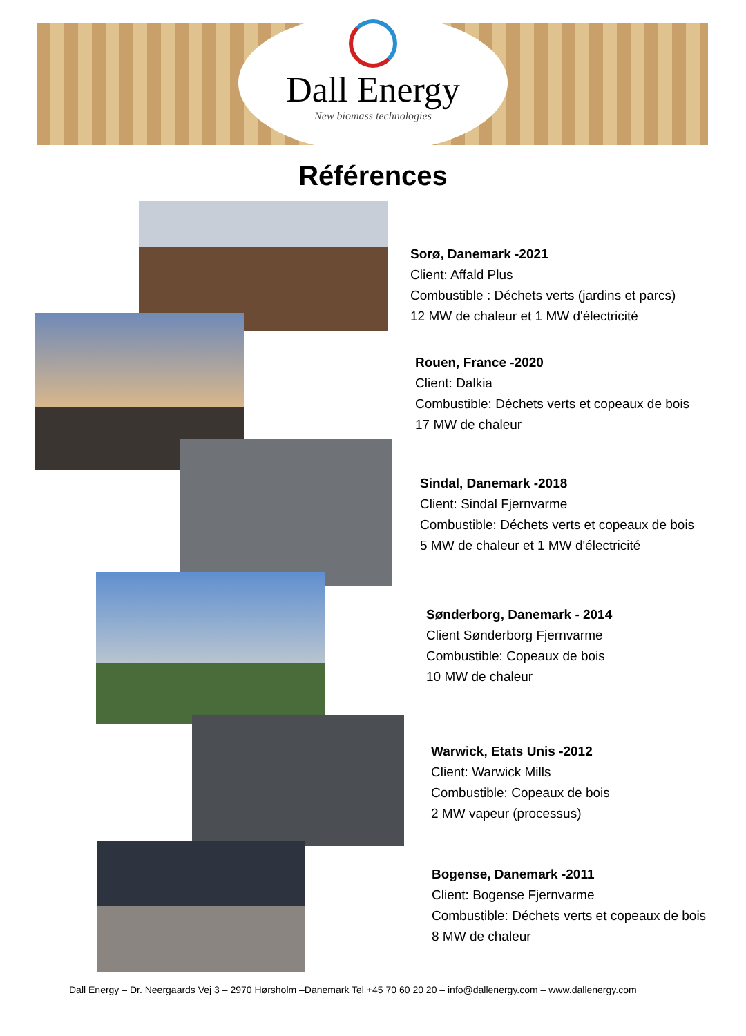Dall Energy
New biomass technologies
Références
Sorø, Danemark -2021
Client: Affald Plus
Combustible : Déchets verts (jardins et parcs)
12 MW de chaleur et 1 MW d'électricité
Rouen, France -2020
Client: Dalkia
Combustible: Déchets verts et copeaux de bois
17 MW de chaleur
Sindal, Danemark -2018
Client: Sindal Fjernvarme
Combustible: Déchets verts et copeaux de bois
5 MW de chaleur et 1 MW d'électricité
Sønderborg, Danemark - 2014
Client Sønderborg Fjernvarme
Combustible: Copeaux de bois
10 MW de chaleur
Warwick, Etats Unis -2012
Client: Warwick Mills
Combustible: Copeaux de bois
2 MW vapeur (processus)
Bogense, Danemark -2011
Client: Bogense Fjernvarme
Combustible: Déchets verts et copeaux de bois
8 MW de chaleur
Dall Energy – Dr. Neergaards Vej 3 – 2970 Hørsholm –Danemark Tel +45 70 60 20 20 – info@dallenergy.com – www.dallenergy.com